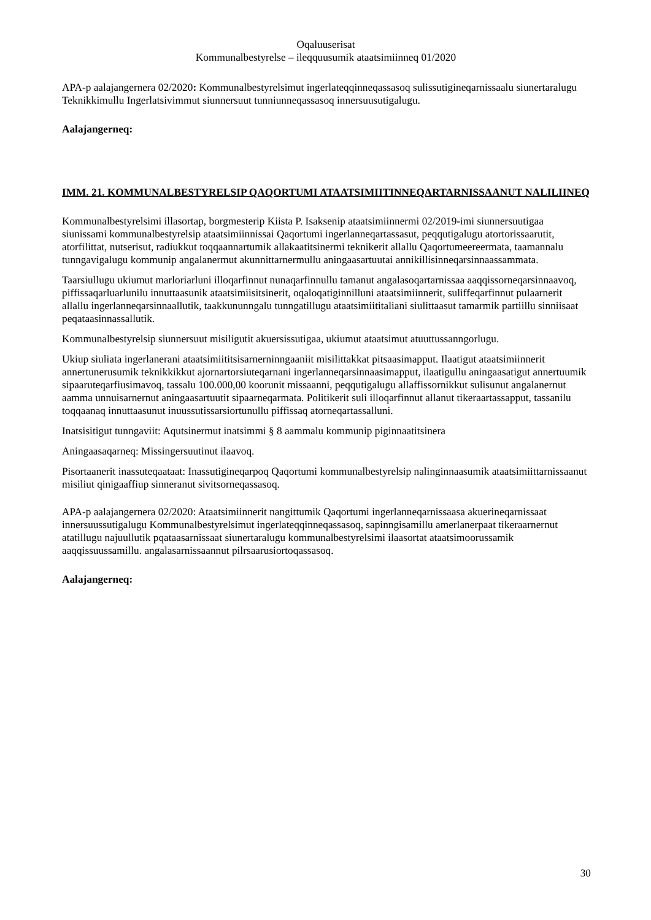Oqaluuserisat
Kommunalbestyrelse – ileqquusumik ataatsimiinneq 01/2020
APA-p aalajangernera 02/2020: Kommunalbestyrelsimut ingerlateqqinneqassasoq sulissutigineqarnissaalu siunertaralugu Teknikkimullu Ingerlatsivimmut siunnersuut tunniunneqassasoq innersuusutigalugu.
Aalajangerneq:
IMM. 21. KOMMUNALBESTYRELSIP QAQORTUMI ATAATSIMIITINNEQARTARNISSAANUT NALILIINEQ
Kommunalbestyrelsimi illasortap, borgmesterip Kiista P. Isaksenip ataatsimiinnermi 02/2019-imi siunnersuutigaa siunissami kommunalbestyrelsip ataatsimiinnissai Qaqortumi ingerlanneqartassasut, peqqutigalugu atortorissaarutit, atorfilittat, nutserisut, radiukkut toqqaannartumik allakaatitsinermi teknikerit allallu Qaqortumeereermata, taamannalu tunngavigalugu kommunip angalanermut akunnittarnermullu aningaasartuutai annikillisinneqarsinnaassammata.
Taarsiullugu ukiumut marloriarluni illoqarfinnut nunaqarfinnullu tamanut angalasoqartarnissaa aaqqissorneqarsinnaavoq, piffissaqarluarlunilu innuttaasunik ataatsimiisitsinerit, oqaloqatiginnilluni ataatsimiinnerit, suliffeqarfinnut pulaarnerit allallu ingerlanneqarsinnaallutik, taakkununngalu tunngatillugu ataatsimiititaliani siulittaasut tamarmik partiillu sinniisaat peqataasinnassallutik.
Kommunalbestyrelsip siunnersuut misiligutit akuersissutigaa, ukiumut ataatsimut atuuttussanngorlugu.
Ukiup siuliata ingerlanerani ataatsimiititsisarnerninngaaniit misilittakkat pitsaasimapput. Ilaatigut ataatsimiinnerit annertunerusumik teknikkikkut ajornartorsiuteqarnani ingerlanneqarsinnaasimapput, ilaatigullu aningaasatigut annertuumik sipaaruteqarfiusimavoq, tassalu 100.000,00 koorunit missaanni, peqqutigalugu allaffissornikkut sulisunut angalanernut aamma unnuisarnernut aningaasartuutit sipaarneqarmata. Politikerit suli illoqarfinnut allanut tikeraartassapput, tassanilu toqqaanaq innuttaasunut inuussutissarsiortunullu piffissaq atorneqartassalluni.
Inatsisitigut tunngaviit: Aqutsinermut inatsimmi § 8 aammalu kommunip piginnaatitsinera
Aningaasaqarneq: Missingersuutinut ilaavoq.
Pisortaanerit inassuteqaataat: Inassutigineqarpoq Qaqortumi kommunalbestyrelsip nalinginnaasumik ataatsimiittarnissaanut misiliut qinigaaffiup sinneranut sivitsorneqassasoq.
APA-p aalajangernera 02/2020: Ataatsimiinnerit nangittumik Qaqortumi ingerlanneqarnissaasa akuerineqarnissaat innersuussutigalugu Kommunalbestyrelsimut ingerlateqqinneqassasoq, sapinngisamillu amerlanerpaat tikeraarnernut atatillugu najuullutik pqataasarnissaat siunertaralugu kommunalbestyrelsimi ilaasortat ataatsimoorussamik aaqqissuussamillu. angalasarnissaannut pilrsaarusiortoqassasoq.
Aalajangerneq:
30